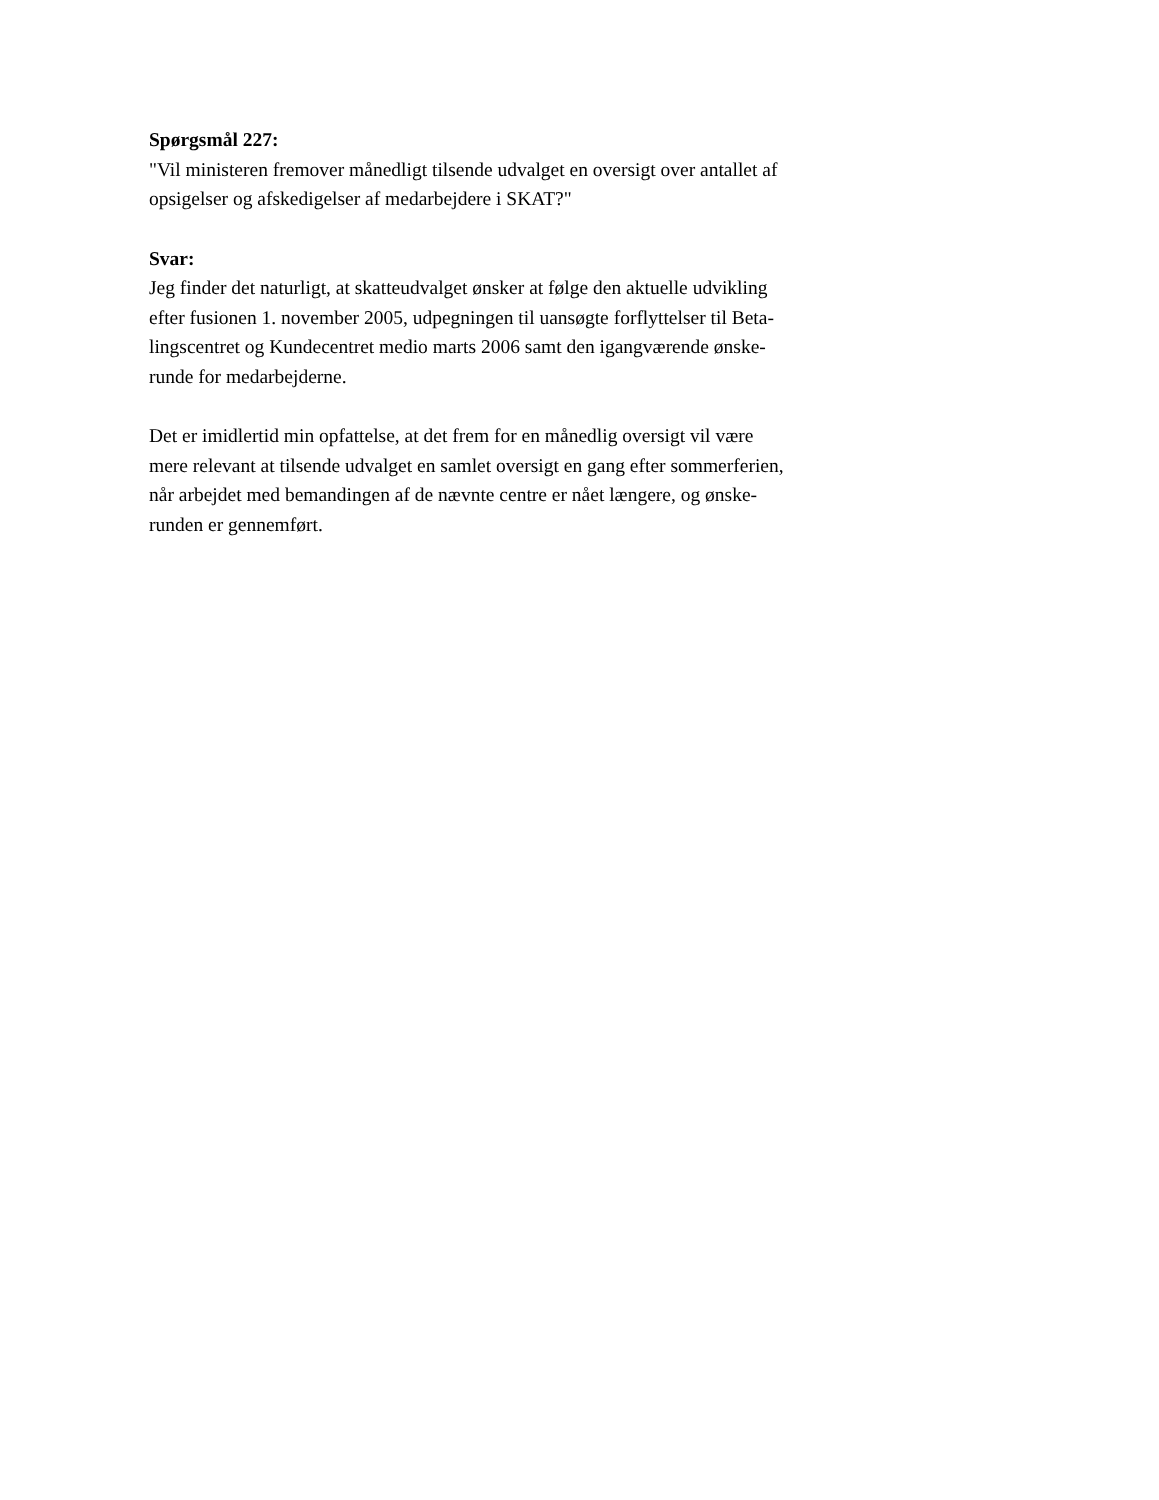Spørgsmål 227:
"Vil ministeren fremover månedligt tilsende udvalget en oversigt over antallet af
opsigelser og afskedigelser af medarbejdere i SKAT?"
Svar:
Jeg finder det naturligt, at skatteudvalget ønsker at følge den aktuelle udvikling
efter fusionen 1. november 2005, udpegningen til uansøgte forflyttelser til Beta-
lingscentret og Kundecentret medio marts 2006 samt den igangværende ønske-
runde for medarbejderne.
Det er imidlertid min opfattelse, at det frem for en månedlig oversigt vil være
mere relevant at tilsende udvalget en samlet oversigt en gang efter sommerferien,
når arbejdet med bemandingen af de nævnte centre er nået længere, og ønske-
runden er gennemført.